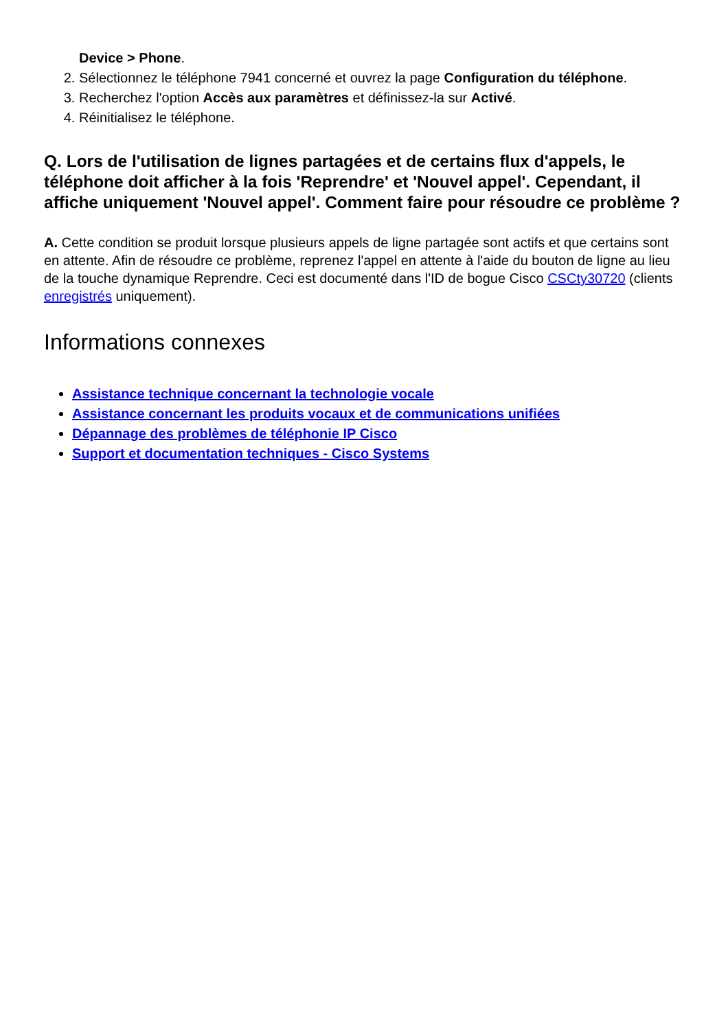Device > Phone.
2. Sélectionnez le téléphone 7941 concerné et ouvrez la page Configuration du téléphone.
3. Recherchez l'option Accès aux paramètres et définissez-la sur Activé.
4. Réinitialisez le téléphone.
Q. Lors de l'utilisation de lignes partagées et de certains flux d'appels, le téléphone doit afficher à la fois 'Reprendre' et 'Nouvel appel'. Cependant, il affiche uniquement 'Nouvel appel'. Comment faire pour résoudre ce problème ?
A. Cette condition se produit lorsque plusieurs appels de ligne partagée sont actifs et que certains sont en attente. Afin de résoudre ce problème, reprenez l'appel en attente à l'aide du bouton de ligne au lieu de la touche dynamique Reprendre. Ceci est documenté dans l'ID de bogue Cisco CSCty30720 (clients enregistrés uniquement).
Informations connexes
Assistance technique concernant la technologie vocale
Assistance concernant les produits vocaux et de communications unifiées
Dépannage des problèmes de téléphonie IP Cisco
Support et documentation techniques - Cisco Systems